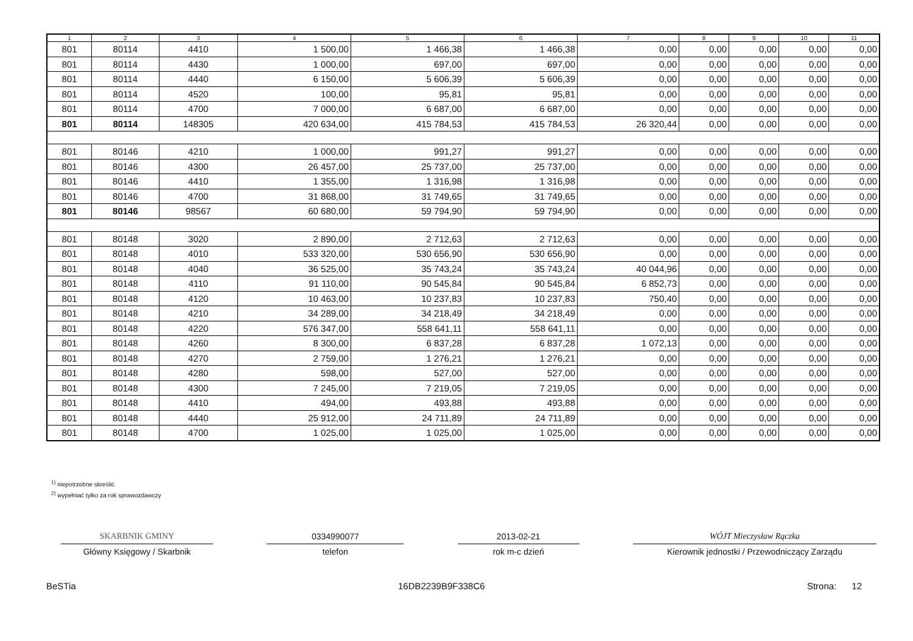| 1 | 2 | 3 | 4 | 5 | 6 | 7 | 8 | 9 | 10 | 11 |
| --- | --- | --- | --- | --- | --- | --- | --- | --- | --- | --- |
| 801 | 80114 | 4410 | 1 500,00 | 1 466,38 | 1 466,38 | 0,00 | 0,00 | 0,00 | 0,00 | 0,00 |
| 801 | 80114 | 4430 | 1 000,00 | 697,00 | 697,00 | 0,00 | 0,00 | 0,00 | 0,00 | 0,00 |
| 801 | 80114 | 4440 | 6 150,00 | 5 606,39 | 5 606,39 | 0,00 | 0,00 | 0,00 | 0,00 | 0,00 |
| 801 | 80114 | 4520 | 100,00 | 95,81 | 95,81 | 0,00 | 0,00 | 0,00 | 0,00 | 0,00 |
| 801 | 80114 | 4700 | 7 000,00 | 6 687,00 | 6 687,00 | 0,00 | 0,00 | 0,00 | 0,00 | 0,00 |
| 801 | 80114 | 148305 | 420 634,00 | 415 784,53 | 415 784,53 | 26 320,44 | 0,00 | 0,00 | 0,00 | 0,00 |
| 801 | 80146 | 4210 | 1 000,00 | 991,27 | 991,27 | 0,00 | 0,00 | 0,00 | 0,00 | 0,00 |
| 801 | 80146 | 4300 | 26 457,00 | 25 737,00 | 25 737,00 | 0,00 | 0,00 | 0,00 | 0,00 | 0,00 |
| 801 | 80146 | 4410 | 1 355,00 | 1 316,98 | 1 316,98 | 0,00 | 0,00 | 0,00 | 0,00 | 0,00 |
| 801 | 80146 | 4700 | 31 868,00 | 31 749,65 | 31 749,65 | 0,00 | 0,00 | 0,00 | 0,00 | 0,00 |
| 801 | 80146 | 98567 | 60 680,00 | 59 794,90 | 59 794,90 | 0,00 | 0,00 | 0,00 | 0,00 | 0,00 |
| 801 | 80148 | 3020 | 2 890,00 | 2 712,63 | 2 712,63 | 0,00 | 0,00 | 0,00 | 0,00 | 0,00 |
| 801 | 80148 | 4010 | 533 320,00 | 530 656,90 | 530 656,90 | 0,00 | 0,00 | 0,00 | 0,00 | 0,00 |
| 801 | 80148 | 4040 | 36 525,00 | 35 743,24 | 35 743,24 | 40 044,96 | 0,00 | 0,00 | 0,00 | 0,00 |
| 801 | 80148 | 4110 | 91 110,00 | 90 545,84 | 90 545,84 | 6 852,73 | 0,00 | 0,00 | 0,00 | 0,00 |
| 801 | 80148 | 4120 | 10 463,00 | 10 237,83 | 10 237,83 | 750,40 | 0,00 | 0,00 | 0,00 | 0,00 |
| 801 | 80148 | 4210 | 34 289,00 | 34 218,49 | 34 218,49 | 0,00 | 0,00 | 0,00 | 0,00 | 0,00 |
| 801 | 80148 | 4220 | 576 347,00 | 558 641,11 | 558 641,11 | 0,00 | 0,00 | 0,00 | 0,00 | 0,00 |
| 801 | 80148 | 4260 | 8 300,00 | 6 837,28 | 6 837,28 | 1 072,13 | 0,00 | 0,00 | 0,00 | 0,00 |
| 801 | 80148 | 4270 | 2 759,00 | 1 276,21 | 1 276,21 | 0,00 | 0,00 | 0,00 | 0,00 | 0,00 |
| 801 | 80148 | 4280 | 598,00 | 527,00 | 527,00 | 0,00 | 0,00 | 0,00 | 0,00 | 0,00 |
| 801 | 80148 | 4300 | 7 245,00 | 7 219,05 | 7 219,05 | 0,00 | 0,00 | 0,00 | 0,00 | 0,00 |
| 801 | 80148 | 4410 | 494,00 | 493,88 | 493,88 | 0,00 | 0,00 | 0,00 | 0,00 | 0,00 |
| 801 | 80148 | 4440 | 25 912,00 | 24 711,89 | 24 711,89 | 0,00 | 0,00 | 0,00 | 0,00 | 0,00 |
| 801 | 80148 | 4700 | 1 025,00 | 1 025,00 | 1 025,00 | 0,00 | 0,00 | 0,00 | 0,00 | 0,00 |
<sup>1)</sup> niepotrzebne skreślić
<sup>2)</sup> wypełniać tylko za rok sprawozdawczy
SKARBNIK GMINY 0334990077 2013-02-21 WÓJT Mieczysław Rączka
Główny Księgowy / Skarbnik telefon rok m-c dzień Kierownik jednostki / Przewodniczący Zarządu
BeSTia 16DB2239B9F338C6 Strona: 12